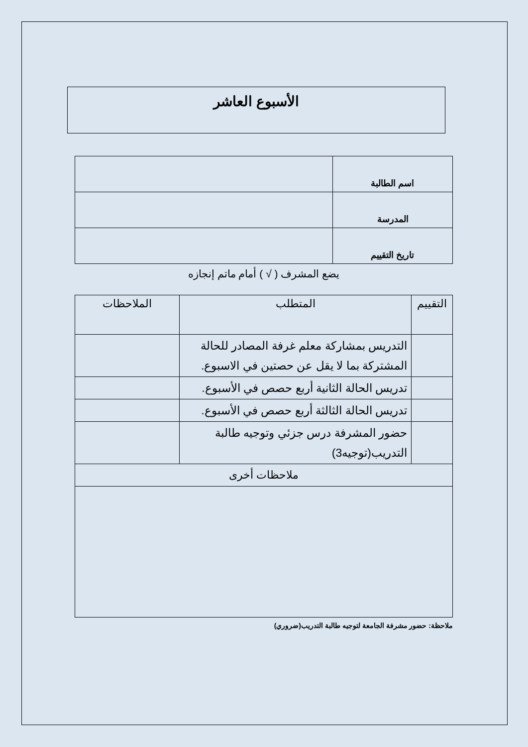الأسبوع العاشر
| اسم الطالبة | |
| المدرسة | |
| تاريخ التقييم | |
يضع المشرف ( √ ) أمام ماتم إنجازه
| التقييم | المتطلب | الملاحظات |
| --- | --- | --- |
| | التدريس بمشاركة معلم غرفة المصادر للحالة المشتركة بما لا يقل عن حصتين في الاسبوع. | |
| | تدريس الحالة الثانية أربع حصص في الأسبوع. | |
| | تدريس الحالة الثالثة أربع حصص في الأسبوع. | |
| | حضور المشرفة درس جزئي وتوجيه طالبة التدريب(توجيه3) | |
| ملاحظات أخرى | | |
ملاحظة: حضور مشرفة الجامعة لتوجيه طالبة التدريب(ضروري)